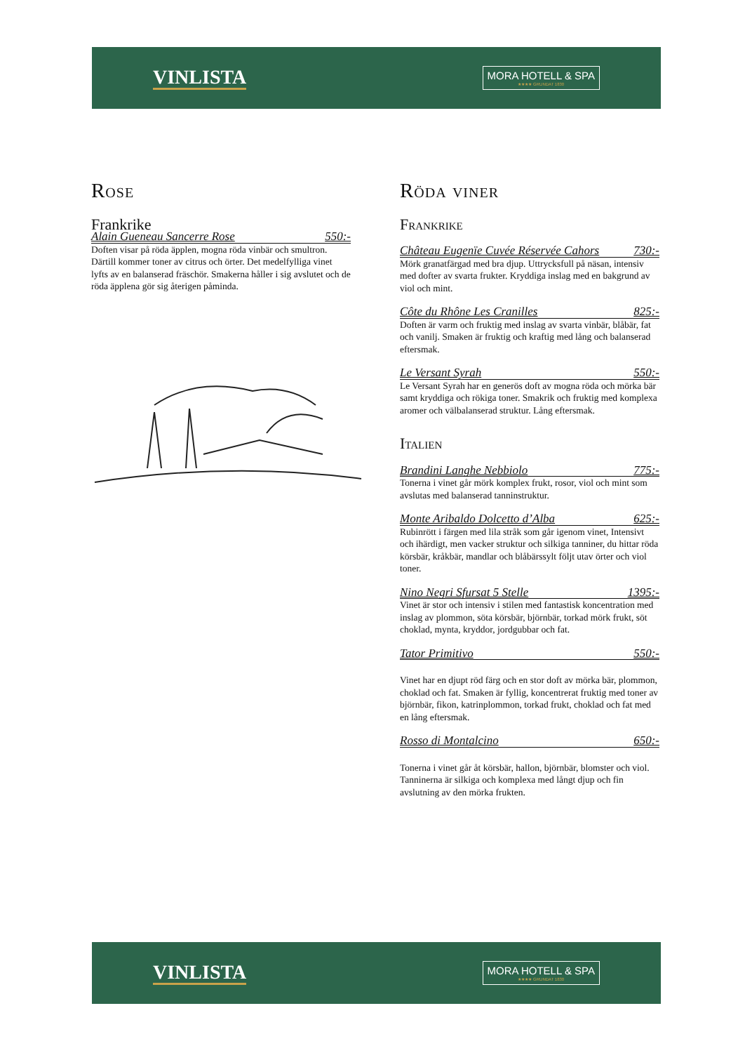VINLISTA
MORA HOTELL & SPA
★★★★ GRUNDAT 1830
Rose
Frankrike
Alain Gueneau Sancerre Rose 550:-
Doften visar på röda äpplen, mogna röda vinbär och smultron. Därtill kommer toner av citrus och örter. Det medelfylliga vinet lyfts av en balanserad fräschör. Smakerna håller i sig avslutet och de röda äpplena gör sig återigen påminda.
Röda viner
Frankrike
Château Eugenïe Cuvée Réservée Cahors 730:-
Mörk granatfärgad med bra djup. Uttrycksfull på näsan, intensiv med dofter av svarta frukter. Kryddiga inslag med en bakgrund av viol och mint.
Côte du Rhône Les Cranilles 825:-
Doften är varm och fruktig med inslag av svarta vinbär, blåbär, fat och vanilj. Smaken är fruktig och kraftig med lång och balanserad eftersmak.
Le Versant Syrah 550:-
Le Versant Syrah har en generös doft av mogna röda och mörka bär samt kryddiga och rökiga toner. Smakrik och fruktig med komplexa aromer och välbalanserad struktur. Lång eftersmak.
Italien
Brandini Langhe Nebbiolo 775:-
Tonerna i vinet går mörk komplex frukt, rosor, viol och mint som avslutas med balanserad tanninstruktur.
Monte Aribaldo Dolcetto d’Alba 625:-
Rubinrött i färgen med lila stråk som går igenom vinet, Intensivt och ihärdigt, men vacker struktur och silkiga tanniner, du hittar röda körsbär, kråkbär, mandlar och blåbärssylt följt utav örter och viol toner.
Nino Negri Sfursat 5 Stelle 1395:-
Vinet är stor och intensiv i stilen med fantastisk koncentration med inslag av plommon, söta körsbär, björnbär, torkad mörk frukt, söt choklad, mynta, kryddor, jordgubbar och fat.
Tator Primitivo 550:-
Vinet har en djupt röd färg och en stor doft av mörka bär, plommon, choklad och fat. Smaken är fyllig, koncentrerat fruktig med toner av björnbär, fikon, katrinplommon, torkad frukt, choklad och fat med en lång eftersmak.
Rosso di Montalcino 650:-
Tonerna i vinet går åt körsbär, hallon, björnbär, blomster och viol. Tanninerna är silkiga och komplexa med långt djup och fin avslutning av den mörka frukten.
VINLISTA
MORA HOTELL & SPA
★★★★ GRUNDAT 1830